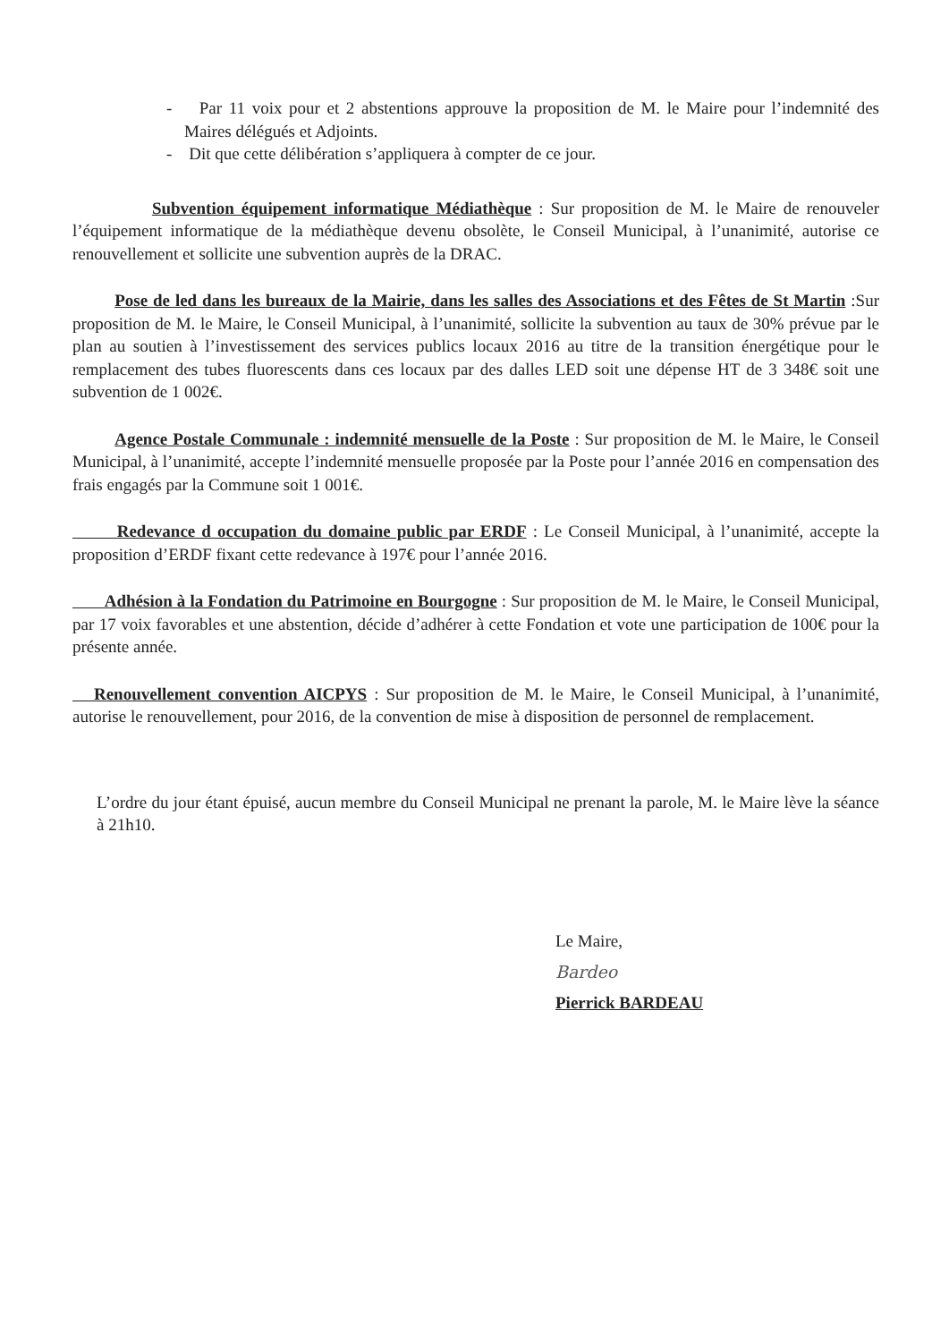- Par 11 voix pour et 2 abstentions approuve la proposition de M. le Maire pour l’indemnité des Maires délégués et Adjoints.
- Dit que cette délibération s’appliquera à compter de ce jour.
Subvention équipement informatique Médiathèque : Sur proposition de M. le Maire de renouveler l’équipement informatique de la médiathèque devenu obsolète, le Conseil Municipal, à l’unanimité, autorise ce renouvellement et sollicite une subvention auprès de la DRAC.
Pose de led dans les bureaux de la Mairie, dans les salles des Associations et des Fêtes de St Martin :Sur proposition de M. le Maire, le Conseil Municipal, à l’unanimité, sollicite la subvention au taux de 30% prévue par le plan au soutien à l’investissement des services publics locaux 2016 au titre de la transition énergétique pour le remplacement des tubes fluorescents dans ces locaux par des dalles LED soit une dépense HT de 3 348€ soit une subvention de 1 002€.
Agence Postale Communale : indemnité mensuelle de la Poste : Sur proposition de M. le Maire, le Conseil Municipal, à l’unanimité, accepte l’indemnité mensuelle proposée par la Poste pour l’année 2016 en compensation des frais engagés par la Commune soit 1 001€.
Redevance d occupation du domaine public par ERDF : Le Conseil Municipal, à l’unanimité, accepte la proposition d’ERDF fixant cette redevance à 197€ pour l’année 2016.
Adhésion à la Fondation du Patrimoine en Bourgogne : Sur proposition de M. le Maire, le Conseil Municipal, par 17 voix favorables et une abstention, décide d’adhérer à cette Fondation et vote une participation de 100€ pour la présente année.
Renouvellement convention AICPYS : Sur proposition de M. le Maire, le Conseil Municipal, à l’unanimité, autorise le renouvellement, pour 2016, de la convention de mise à disposition de personnel de remplacement.
L’ordre du jour étant épuisé, aucun membre du Conseil Municipal ne prenant la parole, M. le Maire lève la séance à 21h10.
Le Maire,
Bardeo
Pierrick BARDEAU